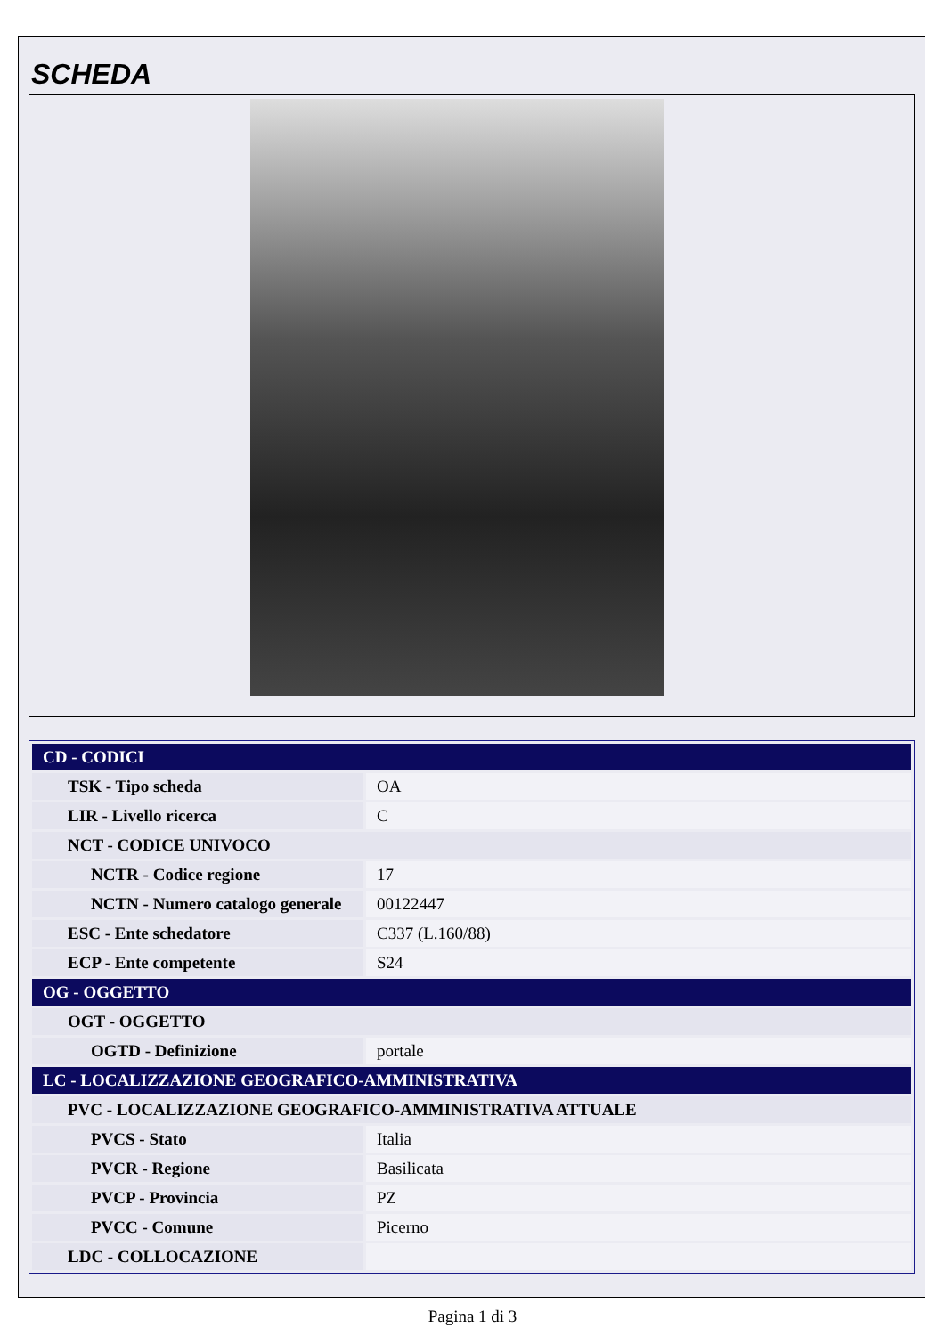SCHEDA
| CD - CODICI | |
| --- | --- |
| TSK - Tipo scheda | OA |
| LIR - Livello ricerca | C |
| NCT - CODICE UNIVOCO | |
| NCTR - Codice regione | 17 |
| NCTN - Numero catalogo generale | 00122447 |
| ESC - Ente schedatore | C337 (L.160/88) |
| ECP - Ente competente | S24 |
| OG - OGGETTO | |
| OGT - OGGETTO | |
| OGTD - Definizione | portale |
| LC - LOCALIZZAZIONE GEOGRAFICO-AMMINISTRATIVA | |
| PVC - LOCALIZZAZIONE GEOGRAFICO-AMMINISTRATIVA ATTUALE | |
| PVCS - Stato | Italia |
| PVCR - Regione | Basilicata |
| PVCP - Provincia | PZ |
| PVCC - Comune | Picerno |
| LDC - COLLOCAZIONE | |
Pagina 1 di 3